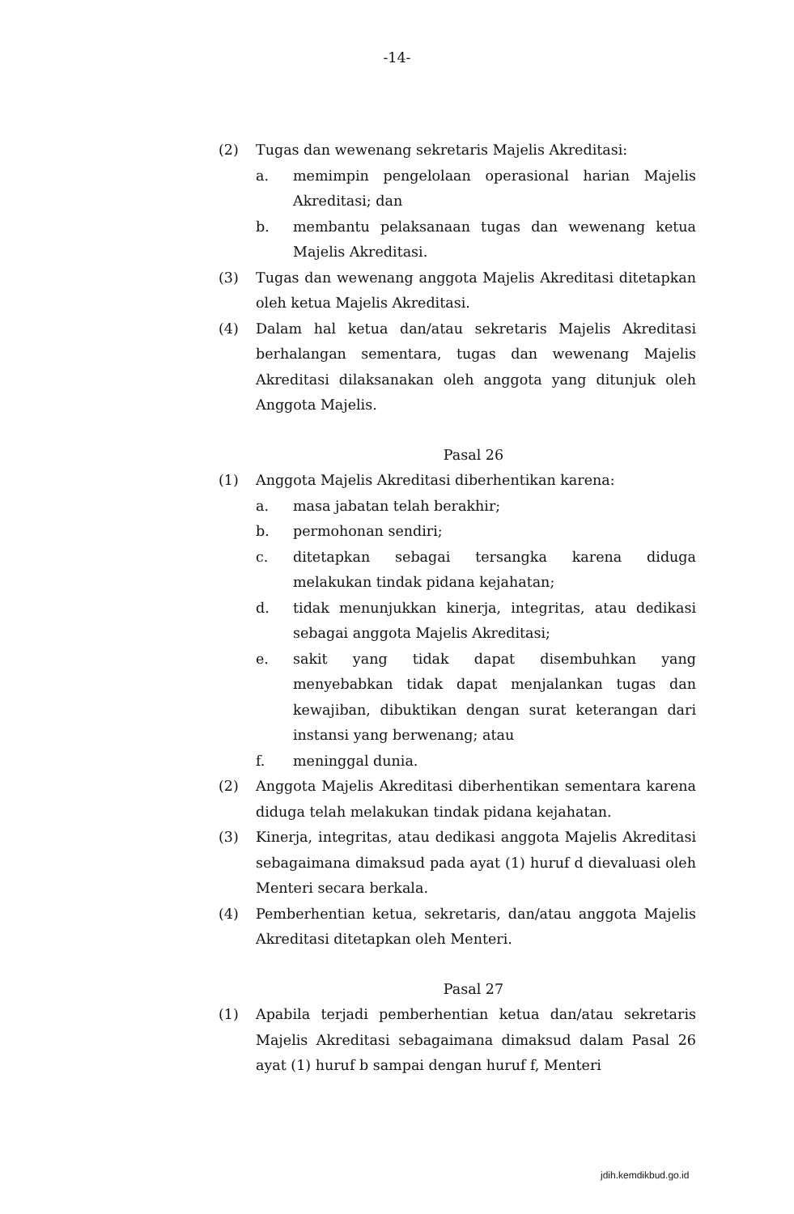-14-
(2) Tugas dan wewenang sekretaris Majelis Akreditasi:
a. memimpin pengelolaan operasional harian Majelis Akreditasi; dan
b. membantu pelaksanaan tugas dan wewenang ketua Majelis Akreditasi.
(3) Tugas dan wewenang anggota Majelis Akreditasi ditetapkan oleh ketua Majelis Akreditasi.
(4) Dalam hal ketua dan/atau sekretaris Majelis Akreditasi berhalangan sementara, tugas dan wewenang Majelis Akreditasi dilaksanakan oleh anggota yang ditunjuk oleh Anggota Majelis.
Pasal 26
(1) Anggota Majelis Akreditasi diberhentikan karena:
a. masa jabatan telah berakhir;
b. permohonan sendiri;
c. ditetapkan sebagai tersangka karena diduga melakukan tindak pidana kejahatan;
d. tidak menunjukkan kinerja, integritas, atau dedikasi sebagai anggota Majelis Akreditasi;
e. sakit yang tidak dapat disembuhkan yang menyebabkan tidak dapat menjalankan tugas dan kewajiban, dibuktikan dengan surat keterangan dari instansi yang berwenang; atau
f. meninggal dunia.
(2) Anggota Majelis Akreditasi diberhentikan sementara karena diduga telah melakukan tindak pidana kejahatan.
(3) Kinerja, integritas, atau dedikasi anggota Majelis Akreditasi sebagaimana dimaksud pada ayat (1) huruf d dievaluasi oleh Menteri secara berkala.
(4) Pemberhentian ketua, sekretaris, dan/atau anggota Majelis Akreditasi ditetapkan oleh Menteri.
Pasal 27
(1) Apabila terjadi pemberhentian ketua dan/atau sekretaris Majelis Akreditasi sebagaimana dimaksud dalam Pasal 26 ayat (1) huruf b sampai dengan huruf f, Menteri
jdih.kemdikbud.go.id